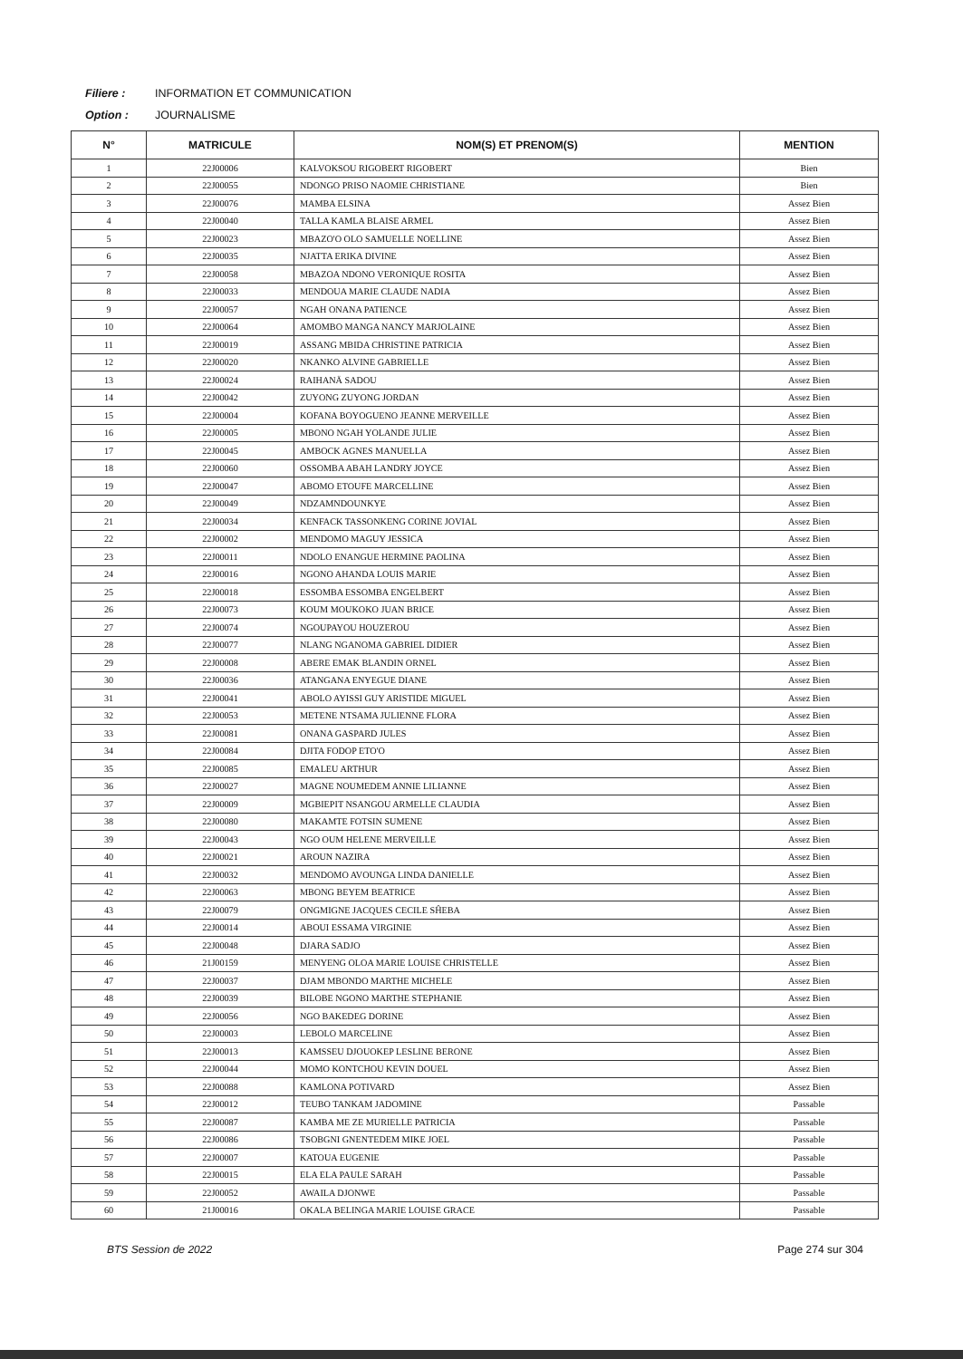Filiere : INFORMATION ET COMMUNICATION
Option : JOURNALISME
| N° | MATRICULE | NOM(S) ET PRENOM(S) | MENTION |
| --- | --- | --- | --- |
| 1 | 22J00006 | KALVOKSOU RIGOBERT RIGOBERT | Bien |
| 2 | 22J00055 | NDONGO PRISO NAOMIE CHRISTIANE | Bien |
| 3 | 22J00076 | MAMBA ELSINA | Assez Bien |
| 4 | 22J00040 | TALLA KAMLA BLAISE ARMEL | Assez Bien |
| 5 | 22J00023 | MBAZO'O OLO SAMUELLE NOELLINE | Assez Bien |
| 6 | 22J00035 | NJATTA ERIKA DIVINE | Assez Bien |
| 7 | 22J00058 | MBAZOA NDONO VERONIQUE ROSITA | Assez Bien |
| 8 | 22J00033 | MENDOUA MARIE CLAUDE NADIA | Assez Bien |
| 9 | 22J00057 | NGAH ONANA PATIENCE | Assez Bien |
| 10 | 22J00064 | AMOMBO MANGA NANCY MARJOLAINE | Assez Bien |
| 11 | 22J00019 | ASSANG MBIDA CHRISTINE PATRICIA | Assez Bien |
| 12 | 22J00020 | NKANKO ALVINE GABRIELLE | Assez Bien |
| 13 | 22J00024 | RAIHANÄ SADOU | Assez Bien |
| 14 | 22J00042 | ZUYONG ZUYONG JORDAN | Assez Bien |
| 15 | 22J00004 | KOFANA BOYOGUENO JEANNE MERVEILLE | Assez Bien |
| 16 | 22J00005 | MBONO NGAH YOLANDE JULIE | Assez Bien |
| 17 | 22J00045 | AMBOCK AGNES MANUELLA | Assez Bien |
| 18 | 22J00060 | OSSOMBA ABAH LANDRY JOYCE | Assez Bien |
| 19 | 22J00047 | ABOMO ETOUFE MARCELLINE | Assez Bien |
| 20 | 22J00049 | NDZAMNDOUNKYE | Assez Bien |
| 21 | 22J00034 | KENFACK TASSONKENG CORINE JOVIAL | Assez Bien |
| 22 | 22J00002 | MENDOMO MAGUY JESSICA | Assez Bien |
| 23 | 22J00011 | NDOLO ENANGUE HERMINE PAOLINA | Assez Bien |
| 24 | 22J00016 | NGONO AHANDA LOUIS MARIE | Assez Bien |
| 25 | 22J00018 | ESSOMBA ESSOMBA ENGELBERT | Assez Bien |
| 26 | 22J00073 | KOUM MOUKOKO JUAN BRICE | Assez Bien |
| 27 | 22J00074 | NGOUPAYOU HOUZEROU | Assez Bien |
| 28 | 22J00077 | NLANG NGANOMA GABRIEL DIDIER | Assez Bien |
| 29 | 22J00008 | ABERE EMAK BLANDIN ORNEL | Assez Bien |
| 30 | 22J00036 | ATANGANA ENYEGUE DIANE | Assez Bien |
| 31 | 22J00041 | ABOLO AYISSI GUY ARISTIDE MIGUEL | Assez Bien |
| 32 | 22J00053 | METENE NTSAMA JULIENNE FLORA | Assez Bien |
| 33 | 22J00081 | ONANA GASPARD JULES | Assez Bien |
| 34 | 22J00084 | DJITA FODOP ETO'O | Assez Bien |
| 35 | 22J00085 | EMALEU ARTHUR | Assez Bien |
| 36 | 22J00027 | MAGNE NOUMEDEM ANNIE LILIANNE | Assez Bien |
| 37 | 22J00009 | MGBIEPIT NSANGOU ARMELLE CLAUDIA | Assez Bien |
| 38 | 22J00080 | MAKAMTE FOTSIN SUMENE | Assez Bien |
| 39 | 22J00043 | NGO OUM HELENE MERVEILLE | Assez Bien |
| 40 | 22J00021 | AROUN NAZIRA | Assez Bien |
| 41 | 22J00032 | MENDOMO AVOUNGA LINDA DANIELLE | Assez Bien |
| 42 | 22J00063 | MBONG BEYEM BEATRICE | Assez Bien |
| 43 | 22J00079 | ONGMIGNE JACQUES CECILE SĤEBA | Assez Bien |
| 44 | 22J00014 | ABOUI ESSAMA VIRGINIE | Assez Bien |
| 45 | 22J00048 | DJARA SADJO | Assez Bien |
| 46 | 21J00159 | MENYENG OLOA MARIE LOUISE CHRISTELLE | Assez Bien |
| 47 | 22J00037 | DJAM MBONDO MARTHE MICHELE | Assez Bien |
| 48 | 22J00039 | BILOBE NGONO MARTHE STEPHANIE | Assez Bien |
| 49 | 22J00056 | NGO BAKEDEG DORINE | Assez Bien |
| 50 | 22J00003 | LEBOLO MARCELINE | Assez Bien |
| 51 | 22J00013 | KAMSSEU DJOUOKEP LESLINE BERONE | Assez Bien |
| 52 | 22J00044 | MOMO KONTCHOU KEVIN DOUEL | Assez Bien |
| 53 | 22J00088 | KAMLONA POTIVARD | Assez Bien |
| 54 | 22J00012 | TEUBO TANKAM JADOMINE | Passable |
| 55 | 22J00087 | KAMBA ME ZE MURIELLE PATRICIA | Passable |
| 56 | 22J00086 | TSOBGNI GNENTEDEM MIKE JOEL | Passable |
| 57 | 22J00007 | KATOUA EUGENIE | Passable |
| 58 | 22J00015 | ELA ELA PAULE SARAH | Passable |
| 59 | 22J00052 | AWAILA DJONWE | Passable |
| 60 | 21J00016 | OKALA BELINGA MARIE LOUISE GRACE | Passable |
BTS Session de 2022 Page 274 sur 304